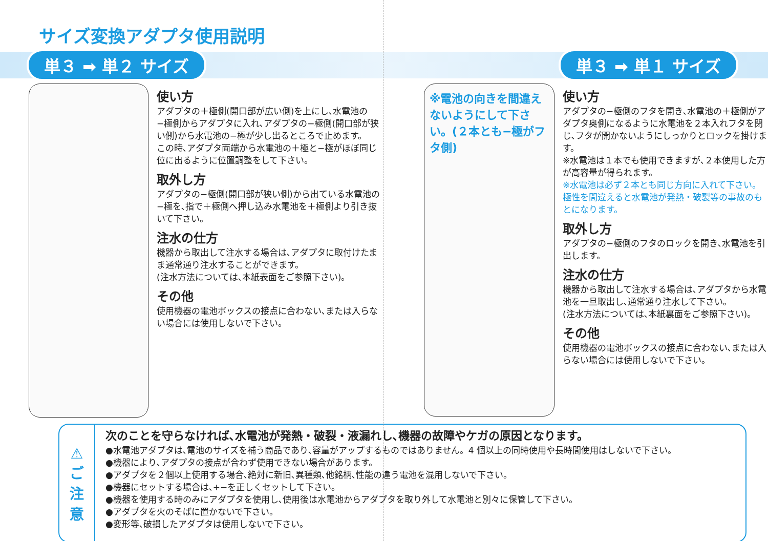サイズ変換アダプタ使用説明
単３ ➡ 単２ サイズ 単３ ➡ 単１ サイズ
使い方
アダプタの＋極側(開口部が広い側)を上にし､水電池の−極側からアダプタに入れ､アダプタの−極側(開口部が狭い側)から水電池の−極が少し出るところで止めます。
この時､アダプタ両端から水電池の＋極と−極がほぼ同じ位に出るように位置調整をして下さい。
取外し方
アダプタの−極側(開口部が狭い側)から出ている水電池の−極を､指で＋極側へ押し込み水電池を＋極側より引き抜いて下さい。
注水の仕方
機器から取出して注水する場合は､アダプタに取付けたまま通常通り注水することができます。
(注水方法については､本紙表面をご参照下さい)。
その他
使用機器の電池ボックスの接点に合わない､または入らない場合には使用しないで下さい。
※電池の向きを間違えないようにして下さい。(２本とも−極がフタ側)
使い方
アダプタの−極側のフタを開き､水電池の＋極側がアダプタ奥側になるように水電池を２本入れフタを閉じ､フタが開かないようにしっかりとロックを掛けます。
※水電池は１本でも使用できますが､２本使用した方が高容量が得られます。
※水電池は必ず２本とも同じ方向に入れて下さい。極性を間違えると水電池が発熱・破裂等の事故のもとになります。
取外し方
アダプタの−極側のフタのロックを開き､水電池を引出します。
注水の仕方
機器から取出して注水する場合は､アダプタから水電池を一旦取出し､通常通り注水して下さい。
(注水方法については､本紙裏面をご参照下さい)。
その他
使用機器の電池ボックスの接点に合わない､または入らない場合には使用しないで下さい。
⚠
ご
注
意
次のことを守らなければ､水電池が発熱・破裂・液漏れし､機器の故障やケガの原因となります。
●水電池アダプタは､電池のサイズを補う商品であり､容量がアップするものではありません。4 個以上の同時使用や長時間使用はしないで下さい。
●機器により､アダプタの接点が合わず使用できない場合があります。
●アダプタを２個以上使用する場合､絶対に新旧､異種類､他銘柄､性能の違う電池を混用しないで下さい。
●機器にセットする場合は､+−を正しくセットして下さい。
●機器を使用する時のみにアダプタを使用し､使用後は水電池からアダプタを取り外して水電池と別々に保管して下さい。
●アダプタを火のそばに置かないで下さい。
●変形等､破損したアダプタは使用しないで下さい。